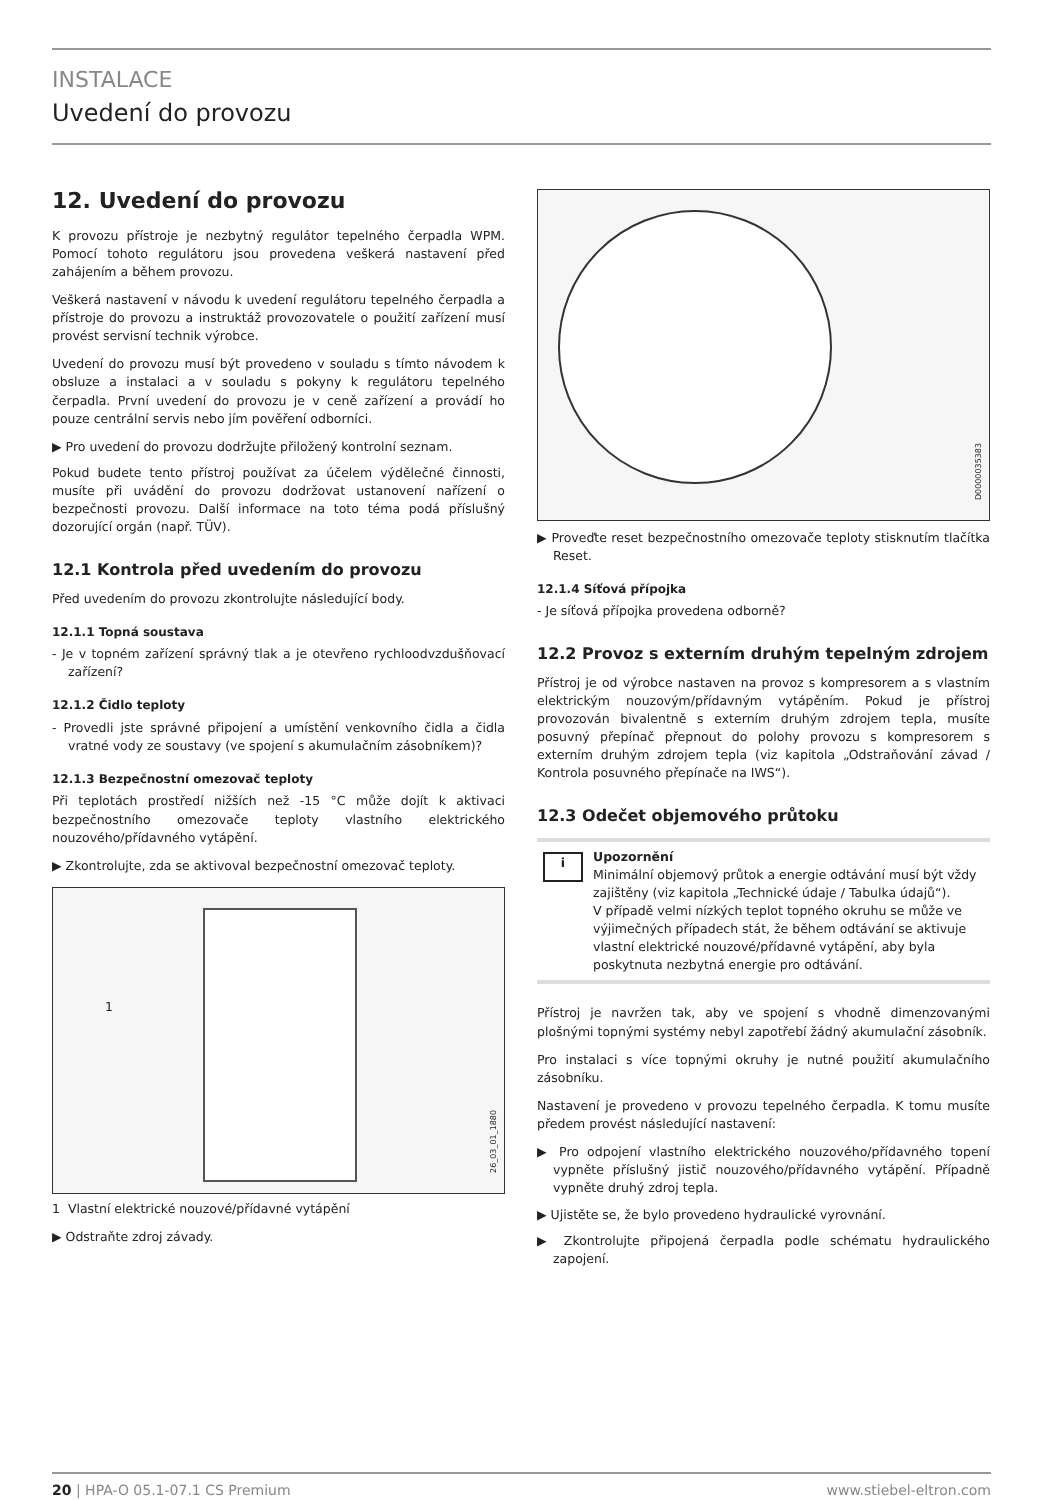INSTALACE
Uvedení do provozu
12. Uvedení do provozu
K provozu přístroje je nezbytný regulátor tepelného čerpadla WPM. Pomocí tohoto regulátoru jsou provedena veškerá nastavení před zahájením a během provozu.
Veškerá nastavení v návodu k uvedení regulátoru tepelného čerpadla a přístroje do provozu a instruktáž provozovatele o použití zařízení musí provést servisní technik výrobce.
Uvedení do provozu musí být provedeno v souladu s tímto návodem k obsluze a instalaci a v souladu s pokyny k regulátoru tepelného čerpadla. První uvedení do provozu je v ceně zařízení a provádí ho pouze centrální servis nebo jím pověření odborníci.
▶ Pro uvedení do provozu dodržujte přiložený kontrolní seznam.
Pokud budete tento přístroj používat za účelem výdělečné činnosti, musíte při uvádění do provozu dodržovat ustanovení nařízení o bezpečnosti provozu. Další informace na toto téma podá příslušný dozorující orgán (např. TÜV).
12.1 Kontrola před uvedením do provozu
Před uvedením do provozu zkontrolujte následující body.
12.1.1 Topná soustava
- Je v topném zařízení správný tlak a je otevřeno rychloodvzdušňovací zařízení?
12.1.2 Čidlo teploty
- Provedli jste správné připojení a umístění venkovního čidla a čidla vratné vody ze soustavy (ve spojení s akumulačním zásobníkem)?
12.1.3 Bezpečnostní omezovač teploty
Při teplotách prostředí nižších než -15 °C může dojít k aktivaci bezpečnostního omezovače teploty vlastního elektrického nouzového/přídavného vytápění.
▶ Zkontrolujte, zda se aktivoval bezpečnostní omezovač teploty.
1
26_03_01_1880
1 Vlastní elektrické nouzové/přídavné vytápění
▶ Odstraňte zdroj závady.
D0000035383
▶ Proveďte reset bezpečnostního omezovače teploty stisknutím tlačítka Reset.
12.1.4 Síťová přípojka
- Je síťová přípojka provedena odborně?
12.2 Provoz s externím druhým tepelným zdrojem
Přístroj je od výrobce nastaven na provoz s kompresorem a s vlastním elektrickým nouzovým/přídavným vytápěním. Pokud je přístroj provozován bivalentně s externím druhým zdrojem tepla, musíte posuvný přepínač přepnout do polohy provozu s kompresorem s externím druhým zdrojem tepla (viz kapitola „Odstraňování závad / Kontrola posuvného přepínače na IWS“).
12.3 Odečet objemového průtoku
i
Upozornění
Minimální objemový průtok a energie odtávání musí být vždy zajištěny (viz kapitola „Technické údaje / Tabulka údajů“).
V případě velmi nízkých teplot topného okruhu se může ve výjimečných případech stát, že během odtávání se aktivuje vlastní elektrické nouzové/přídavné vytápění, aby byla poskytnuta nezbytná energie pro odtávání.
Přístroj je navržen tak, aby ve spojení s vhodně dimenzovanými plošnými topnými systémy nebyl zapotřebí žádný akumulační zásobník.
Pro instalaci s více topnými okruhy je nutné použití akumulačního zásobníku.
Nastavení je provedeno v provozu tepelného čerpadla. K tomu musíte předem provést následující nastavení:
▶ Pro odpojení vlastního elektrického nouzového/přídavného topení vypněte příslušný jistič nouzového/přídavného vytápění. Případně vypněte druhý zdroj tepla.
▶ Ujistěte se, že bylo provedeno hydraulické vyrovnání.
▶ Zkontrolujte připojená čerpadla podle schématu hydraulického zapojení.
20 | HPA-O 05.1-07.1 CS Premium www.stiebel-eltron.com